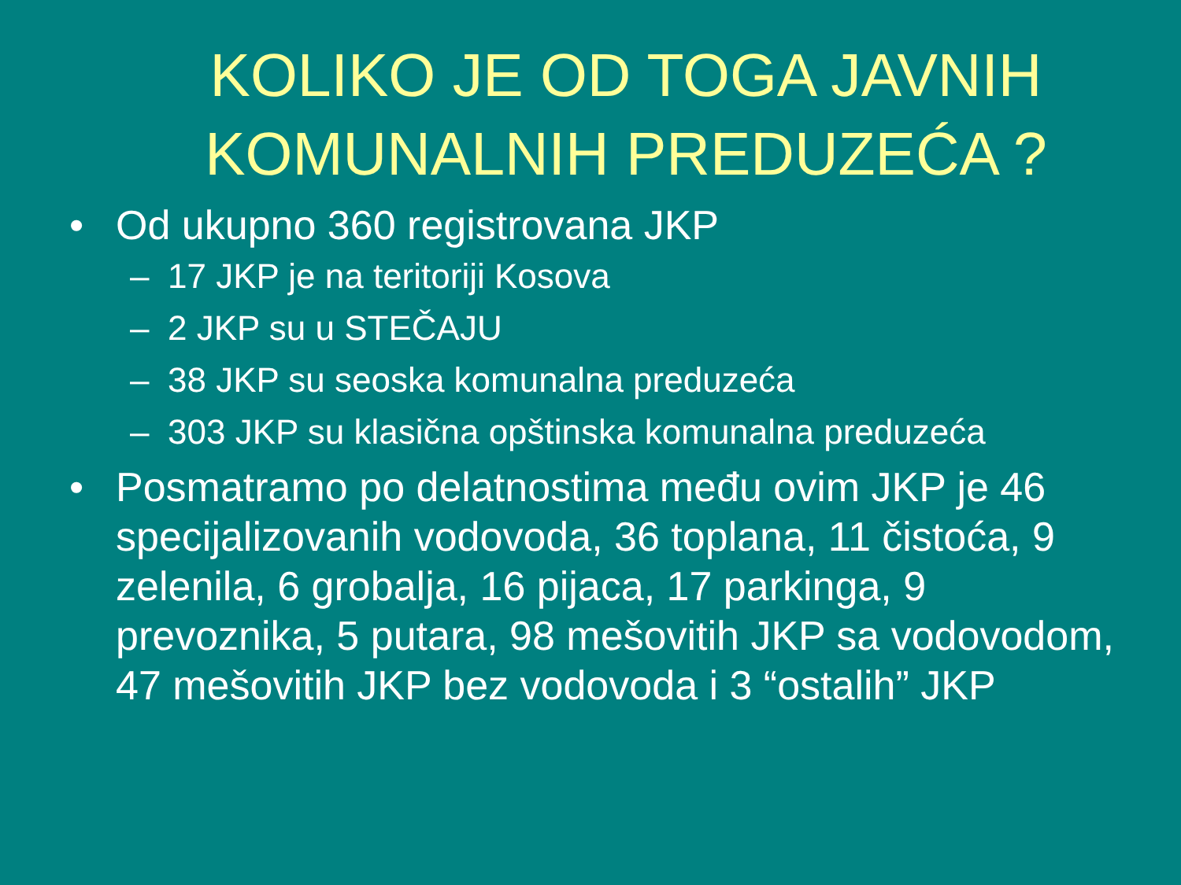KOLIKO JE OD TOGA JAVNIH KOMUNALNIH PREDUZEĆA ?
• Od ukupno 360 registrovana JKP
– 17 JKP je na teritoriji Kosova
– 2 JKP su u STEČAJU
– 38 JKP su seoska komunalna preduzeća
– 303 JKP su klasična opštinska komunalna preduzeća
• Posmatramo po delatnostima među ovim JKP je 46 specijalizovanih vodovoda, 36 toplana, 11 čistoća, 9 zelenila, 6 grobalja, 16 pijaca, 17 parkinga, 9 prevoznika, 5 putara, 98 mešovitih JKP sa vodovodom, 47 mešovitih JKP bez vodovoda i 3 “ostalih” JKP